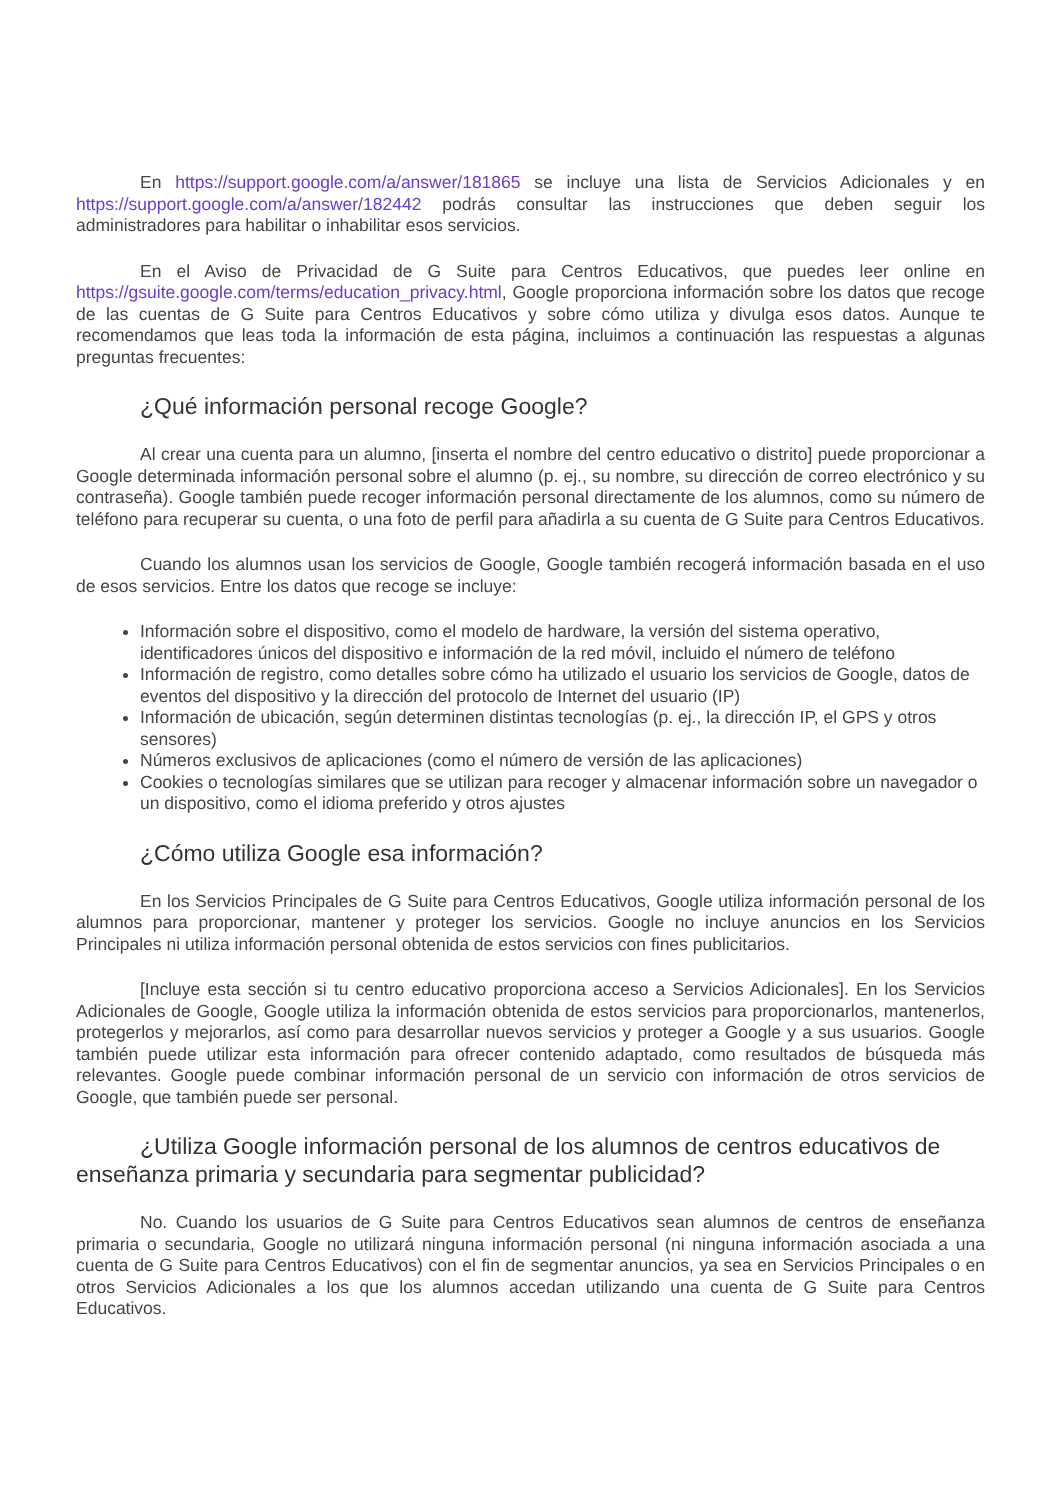En https://support.google.com/a/answer/181865 se incluye una lista de Servicios Adicionales y en https://support.google.com/a/answer/182442 podrás consultar las instrucciones que deben seguir los administradores para habilitar o inhabilitar esos servicios.
En el Aviso de Privacidad de G Suite para Centros Educativos, que puedes leer online en https://gsuite.google.com/terms/education_privacy.html, Google proporciona información sobre los datos que recoge de las cuentas de G Suite para Centros Educativos y sobre cómo utiliza y divulga esos datos. Aunque te recomendamos que leas toda la información de esta página, incluimos a continuación las respuestas a algunas preguntas frecuentes:
¿Qué información personal recoge Google?
Al crear una cuenta para un alumno, [inserta el nombre del centro educativo o distrito] puede proporcionar a Google determinada información personal sobre el alumno (p. ej., su nombre, su dirección de correo electrónico y su contraseña). Google también puede recoger información personal directamente de los alumnos, como su número de teléfono para recuperar su cuenta, o una foto de perfil para añadirla a su cuenta de G Suite para Centros Educativos.
Cuando los alumnos usan los servicios de Google, Google también recogerá información basada en el uso de esos servicios. Entre los datos que recoge se incluye:
Información sobre el dispositivo, como el modelo de hardware, la versión del sistema operativo, identificadores únicos del dispositivo e información de la red móvil, incluido el número de teléfono
Información de registro, como detalles sobre cómo ha utilizado el usuario los servicios de Google, datos de eventos del dispositivo y la dirección del protocolo de Internet del usuario (IP)
Información de ubicación, según determinen distintas tecnologías (p. ej., la dirección IP, el GPS y otros sensores)
Números exclusivos de aplicaciones (como el número de versión de las aplicaciones)
Cookies o tecnologías similares que se utilizan para recoger y almacenar información sobre un navegador o un dispositivo, como el idioma preferido y otros ajustes
¿Cómo utiliza Google esa información?
En los Servicios Principales de G Suite para Centros Educativos, Google utiliza información personal de los alumnos para proporcionar, mantener y proteger los servicios. Google no incluye anuncios en los Servicios Principales ni utiliza información personal obtenida de estos servicios con fines publicitarios.
[Incluye esta sección si tu centro educativo proporciona acceso a Servicios Adicionales]. En los Servicios Adicionales de Google, Google utiliza la información obtenida de estos servicios para proporcionarlos, mantenerlos, protegerlos y mejorarlos, así como para desarrollar nuevos servicios y proteger a Google y a sus usuarios. Google también puede utilizar esta información para ofrecer contenido adaptado, como resultados de búsqueda más relevantes. Google puede combinar información personal de un servicio con información de otros servicios de Google, que también puede ser personal.
¿Utiliza Google información personal de los alumnos de centros educativos de enseñanza primaria y secundaria para segmentar publicidad?
No. Cuando los usuarios de G Suite para Centros Educativos sean alumnos de centros de enseñanza primaria o secundaria, Google no utilizará ninguna información personal (ni ninguna información asociada a una cuenta de G Suite para Centros Educativos) con el fin de segmentar anuncios, ya sea en Servicios Principales o en otros Servicios Adicionales a los que los alumnos accedan utilizando una cuenta de G Suite para Centros Educativos.